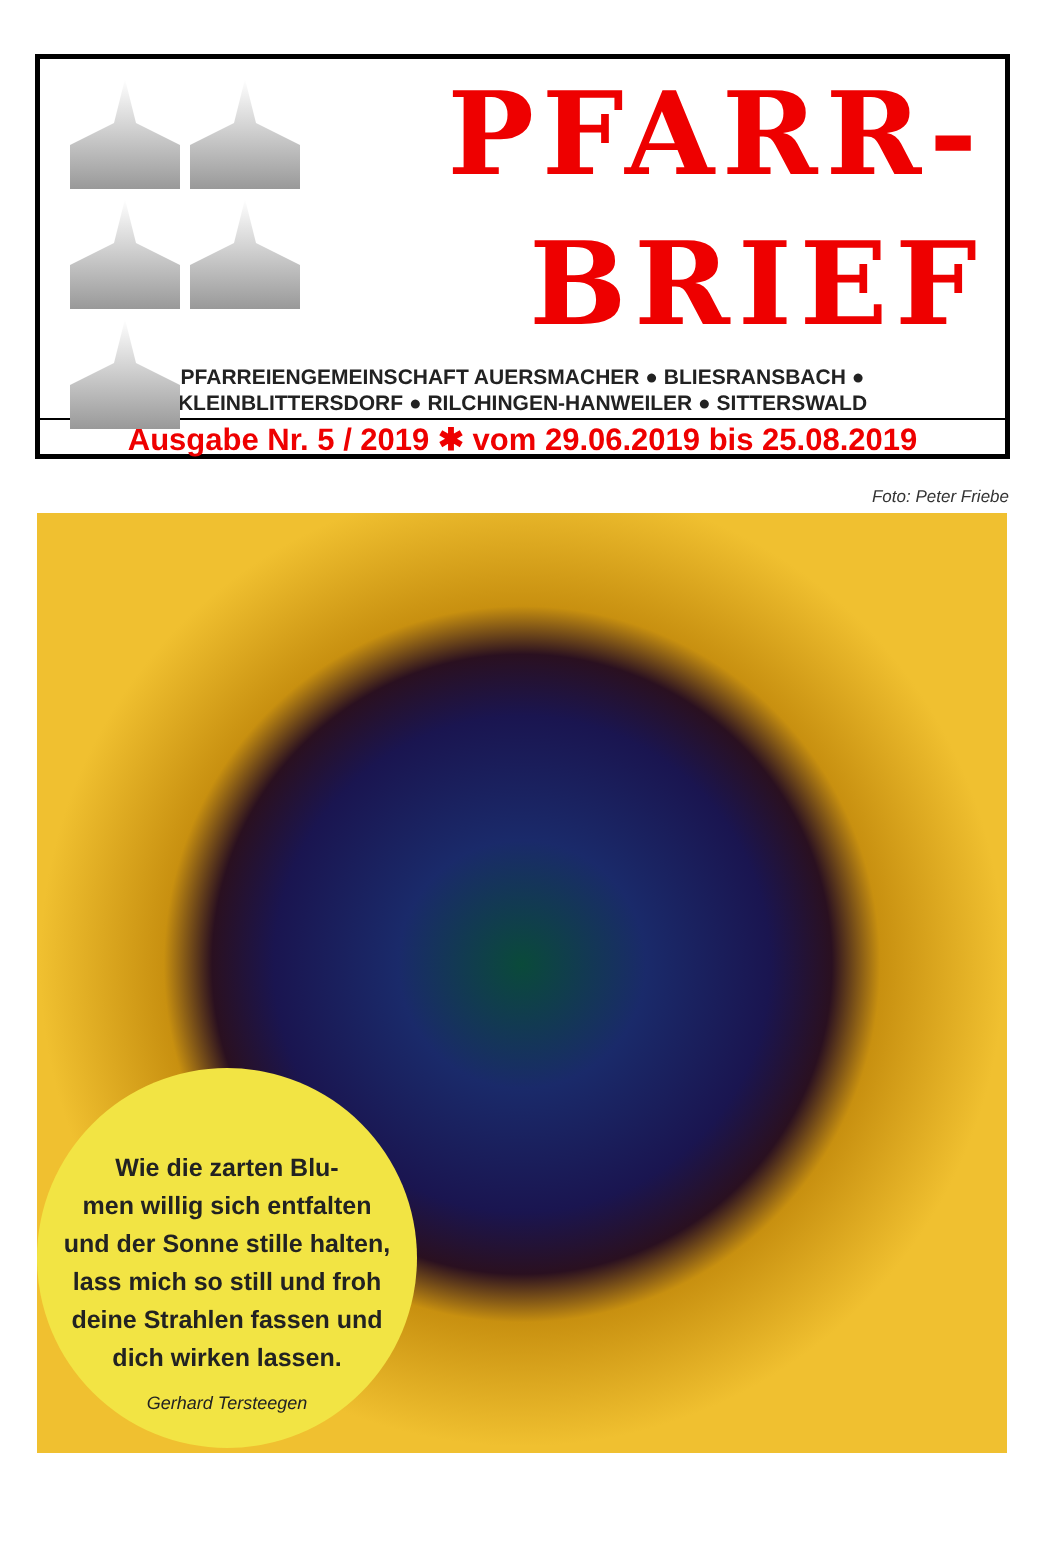PFARR-
BRIEF
PFARREIENGEMEINSCHAFT AUERSMACHER ● BLIESRANSBACH ●
KLEINBLITTERSDORF ● RILCHINGEN-HANWEILER ● SITTERSWALD
Ausgabe Nr. 5 / 2019 ✱ vom 29.06.2019 bis 25.08.2019
Foto: Peter Friebe
Wie die zarten Blu-
men willig sich entfalten
und der Sonne stille halten,
lass mich so still und froh
deine Strahlen fassen und
dich wirken lassen.
Gerhard Tersteegen